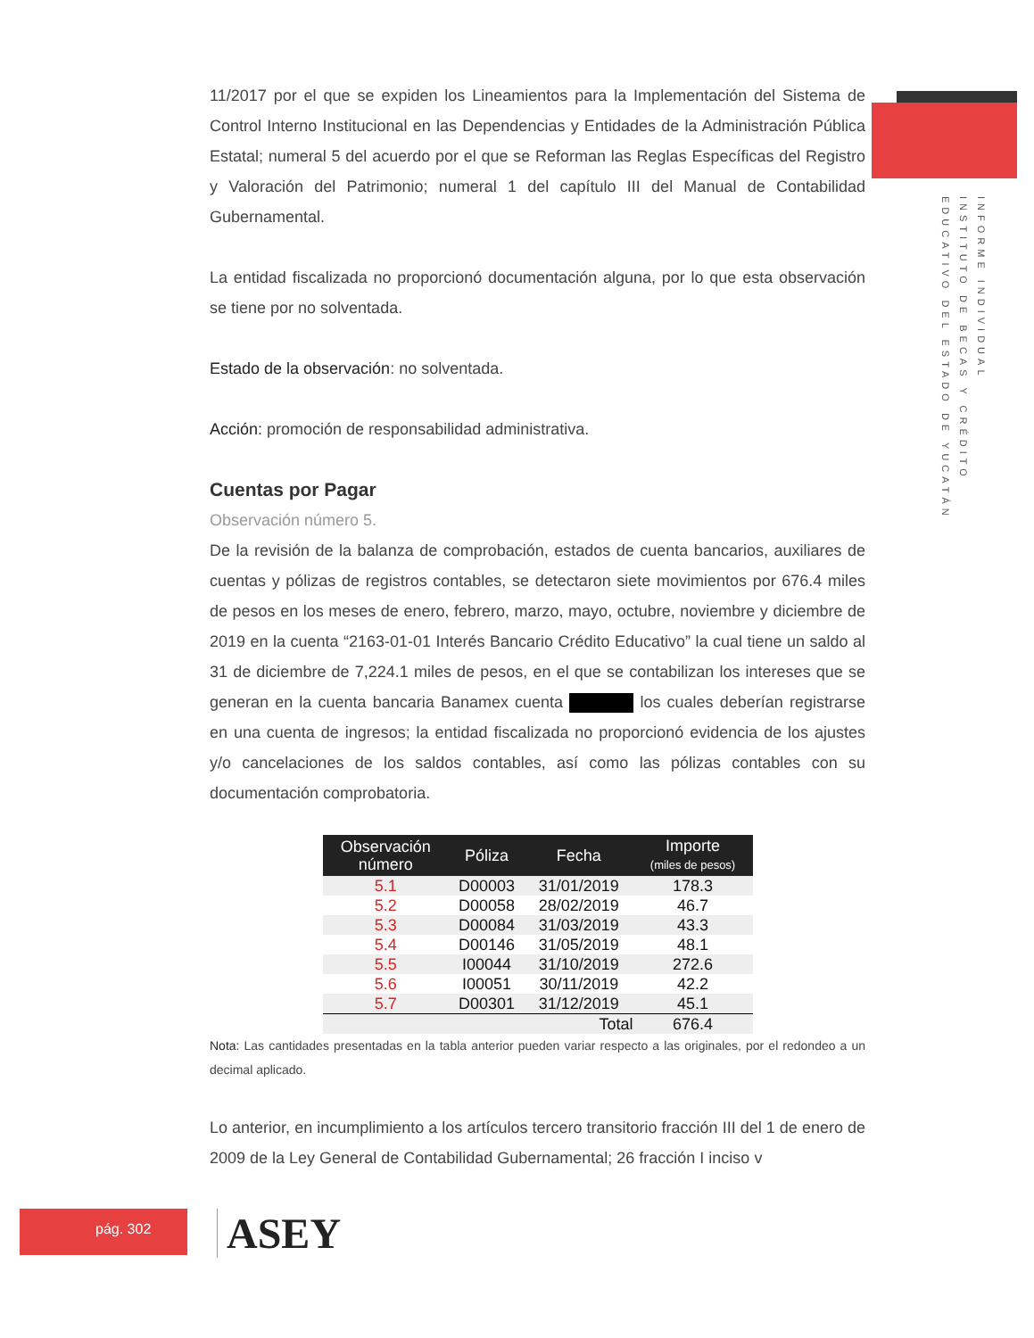INFORME INDIVIDUAL
INSTITUTO DE BECAS Y CRÉDITO
EDUCATIVO DEL ESTADO DE YUCATÁN
11/2017 por el que se expiden los Lineamientos para la Implementación del Sistema de Control Interno Institucional en las Dependencias y Entidades de la Administración Pública Estatal; numeral 5 del acuerdo por el que se Reforman las Reglas Específicas del Registro y Valoración del Patrimonio; numeral 1 del capítulo III del Manual de Contabilidad Gubernamental.
La entidad fiscalizada no proporcionó documentación alguna, por lo que esta observación se tiene por no solventada.
Estado de la observación: no solventada.
Acción: promoción de responsabilidad administrativa.
Cuentas por Pagar
Observación número 5.
De la revisión de la balanza de comprobación, estados de cuenta bancarios, auxiliares de cuentas y pólizas de registros contables, se detectaron siete movimientos por 676.4 miles de pesos en los meses de enero, febrero, marzo, mayo, octubre, noviembre y diciembre de 2019 en la cuenta “2163-01-01 Interés Bancario Crédito Educativo” la cual tiene un saldo al 31 de diciembre de 7,224.1 miles de pesos, en el que se contabilizan los intereses que se generan en la cuenta bancaria Banamex cuenta los cuales deberían registrarse en una cuenta de ingresos; la entidad fiscalizada no proporcionó evidencia de los ajustes y/o cancelaciones de los saldos contables, así como las pólizas contables con su documentación comprobatoria.
| Observación número | Póliza | Fecha | Importe (miles de pesos) |
| --- | --- | --- | --- |
| 5.1 | D00003 | 31/01/2019 | 178.3 |
| 5.2 | D00058 | 28/02/2019 | 46.7 |
| 5.3 | D00084 | 31/03/2019 | 43.3 |
| 5.4 | D00146 | 31/05/2019 | 48.1 |
| 5.5 | I00044 | 31/10/2019 | 272.6 |
| 5.6 | I00051 | 30/11/2019 | 42.2 |
| 5.7 | D00301 | 31/12/2019 | 45.1 |
| | | Total | 676.4 |
Nota: Las cantidades presentadas en la tabla anterior pueden variar respecto a las originales, por el redondeo a un decimal aplicado.
Lo anterior, en incumplimiento a los artículos tercero transitorio fracción III del 1 de enero de 2009 de la Ley General de Contabilidad Gubernamental; 26 fracción I inciso v
pág. 302 ASEY